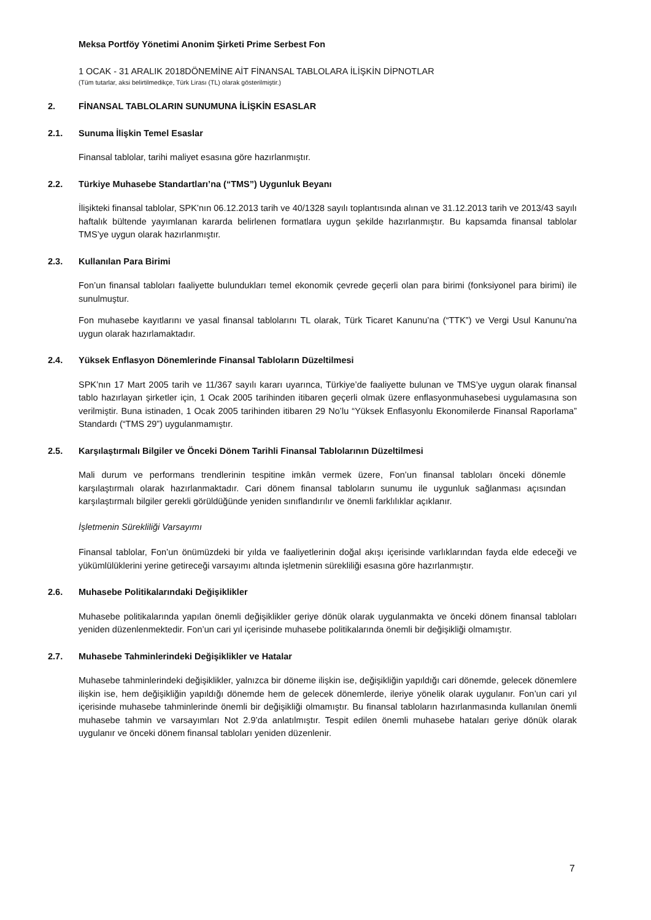Meksa Portföy Yönetimi Anonim Şirketi Prime Serbest Fon
1 OCAK - 31 ARALIK 2018DÖNEMİNE AİT FİNANSAL TABLOLARA İLİŞKİN DİPNOTLAR
(Tüm tutarlar, aksi belirtilmedikçe, Türk Lirası (TL) olarak gösterilmiştir.)
2. FİNANSAL TABLOLARIN SUNUMUNA İLİŞKİN ESASLAR
2.1. Sunuma İlişkin Temel Esaslar
Finansal tablolar, tarihi maliyet esasına göre hazırlanmıştır.
2.2. Türkiye Muhasebe Standartları’na (“TMS”) Uygunluk Beyanı
İlişikteki finansal tablolar, SPK’nın 06.12.2013 tarih ve 40/1328 sayılı toplantısında alınan ve 31.12.2013 tarih ve 2013/43 sayılı haftalık bültende yayımlanan kararda belirlenen formatlara uygun şekilde hazırlanmıştır. Bu kapsamda finansal tablolar TMS’ye uygun olarak hazırlanmıştır.
2.3. Kullanılan Para Birimi
Fon’un finansal tabloları faaliyette bulundukları temel ekonomik çevrede geçerli olan para birimi (fonksiyonel para birimi) ile sunulmuştur.
Fon muhasebe kayıtlarını ve yasal finansal tablolarını TL olarak, Türk Ticaret Kanunu’na (“TTK”) ve Vergi Usul Kanunu’na uygun olarak hazırlamaktadır.
2.4. Yüksek Enflasyon Dönemlerinde Finansal Tabloların Düzeltilmesi
SPK’nın 17 Mart 2005 tarih ve 11/367 sayılı kararı uyarınca, Türkiye’de faaliyette bulunan ve TMS’ye uygun olarak finansal tablo hazırlayan şirketler için, 1 Ocak 2005 tarihinden itibaren geçerli olmak üzere enflasyonmuhasebesi uygulamasına son verilmiştir. Buna istinaden, 1 Ocak 2005 tarihinden itibaren 29 No’lu “Yüksek Enflasyonlu Ekonomilerde Finansal Raporlama” Standardı (“TMS 29”) uygulanmamıştır.
2.5. Karşılaştırmalı Bilgiler ve Önceki Dönem Tarihli Finansal Tablolarının Düzeltilmesi
Mali durum ve performans trendlerinin tespitine imkân vermek üzere, Fon’un finansal tabloları önceki dönemle karşılaştırmalı olarak hazırlanmaktadır. Cari dönem finansal tabloların sunumu ile uygunluk sağlanması açısından karşılaştırmalı bilgiler gerekli görüldüğünde yeniden sınıflandırılır ve önemli farklılıklar açıklanır.
İşletmenin Sürekliliği Varsayımı
Finansal tablolar, Fon’un önümüzdeki bir yılda ve faaliyetlerinin doğal akışı içerisinde varlıklarından fayda elde edeceği ve yükümlülüklerini yerine getireceği varsayımı altında işletmenin sürekliliği esasına göre hazırlanmıştır.
2.6. Muhasebe Politikalarındaki Değişiklikler
Muhasebe politikalarında yapılan önemli değişiklikler geriye dönük olarak uygulanmakta ve önceki dönem finansal tabloları yeniden düzenlenmektedir. Fon’un cari yıl içerisinde muhasebe politikalarında önemli bir değişikliği olmamıştır.
2.7. Muhasebe Tahminlerindeki Değişiklikler ve Hatalar
Muhasebe tahminlerindeki değişiklikler, yalnızca bir döneme ilişkin ise, değişikliğin yapıldığı cari dönemde, gelecek dönemlere ilişkin ise, hem değişikliğin yapıldığı dönemde hem de gelecek dönemlerde, ileriye yönelik olarak uygulanır. Fon’un cari yıl içerisinde muhasebe tahminlerinde önemli bir değişikliği olmamıştır. Bu finansal tabloların hazırlanmasında kullanılan önemli muhasebe tahmin ve varsayımları Not 2.9’da anlatılmıştır. Tespit edilen önemli muhasebe hataları geriye dönük olarak uygulanır ve önceki dönem finansal tabloları yeniden düzenlenir.
7